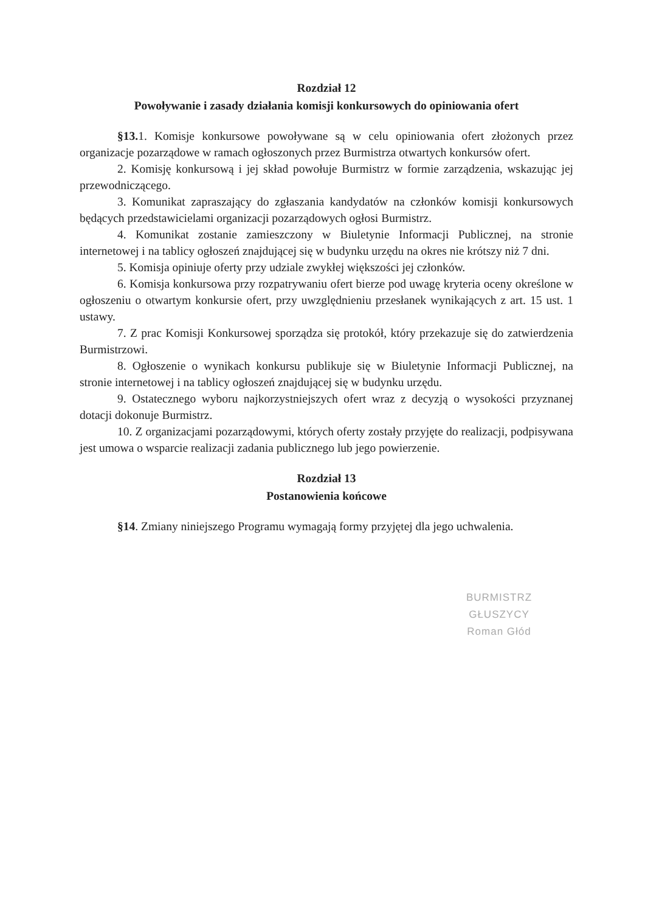Rozdział 12
Powoływanie i zasady działania komisji konkursowych do opiniowania ofert
§13. 1. Komisje konkursowe powoływane są w celu opiniowania ofert złożonych przez organizacje pozarządowe w ramach ogłoszonych przez Burmistrza otwartych konkursów ofert.
2. Komisję konkursową i jej skład powołuje Burmistrz w formie zarządzenia, wskazując jej przewodniczącego.
3. Komunikat zapraszający do zgłaszania kandydatów na członków komisji konkursowych będących przedstawicielami organizacji pozarządowych ogłosi Burmistrz.
4. Komunikat zostanie zamieszczony w Biuletynie Informacji Publicznej, na stronie internetowej i na tablicy ogłoszeń znajdującej się w budynku urzędu na okres nie krótszy niż 7 dni.
5. Komisja opiniuje oferty przy udziale zwykłej większości jej członków.
6. Komisja konkursowa przy rozpatrywaniu ofert bierze pod uwagę kryteria oceny określone w ogłoszeniu o otwartym konkursie ofert, przy uwzględnieniu przesłanek wynikających z art. 15 ust. 1 ustawy.
7. Z prac Komisji Konkursowej sporządza się protokół, który przekazuje się do zatwierdzenia Burmistrzowi.
8. Ogłoszenie o wynikach konkursu publikuje się w Biuletynie Informacji Publicznej, na stronie internetowej i na tablicy ogłoszeń znajdującej się w budynku urzędu.
9. Ostatecznego wyboru najkorzystniejszych ofert wraz z decyzją o wysokości przyznanej dotacji dokonuje Burmistrz.
10. Z organizacjami pozarządowymi, których oferty zostały przyjęte do realizacji, podpisywana jest umowa o wsparcie realizacji zadania publicznego lub jego powierzenie.
Rozdział 13
Postanowienia końcowe
§14. Zmiany niniejszego Programu wymagają formy przyjętej dla jego uchwalenia.
BURMISTRZ GŁUSZYCY
Roman Głód